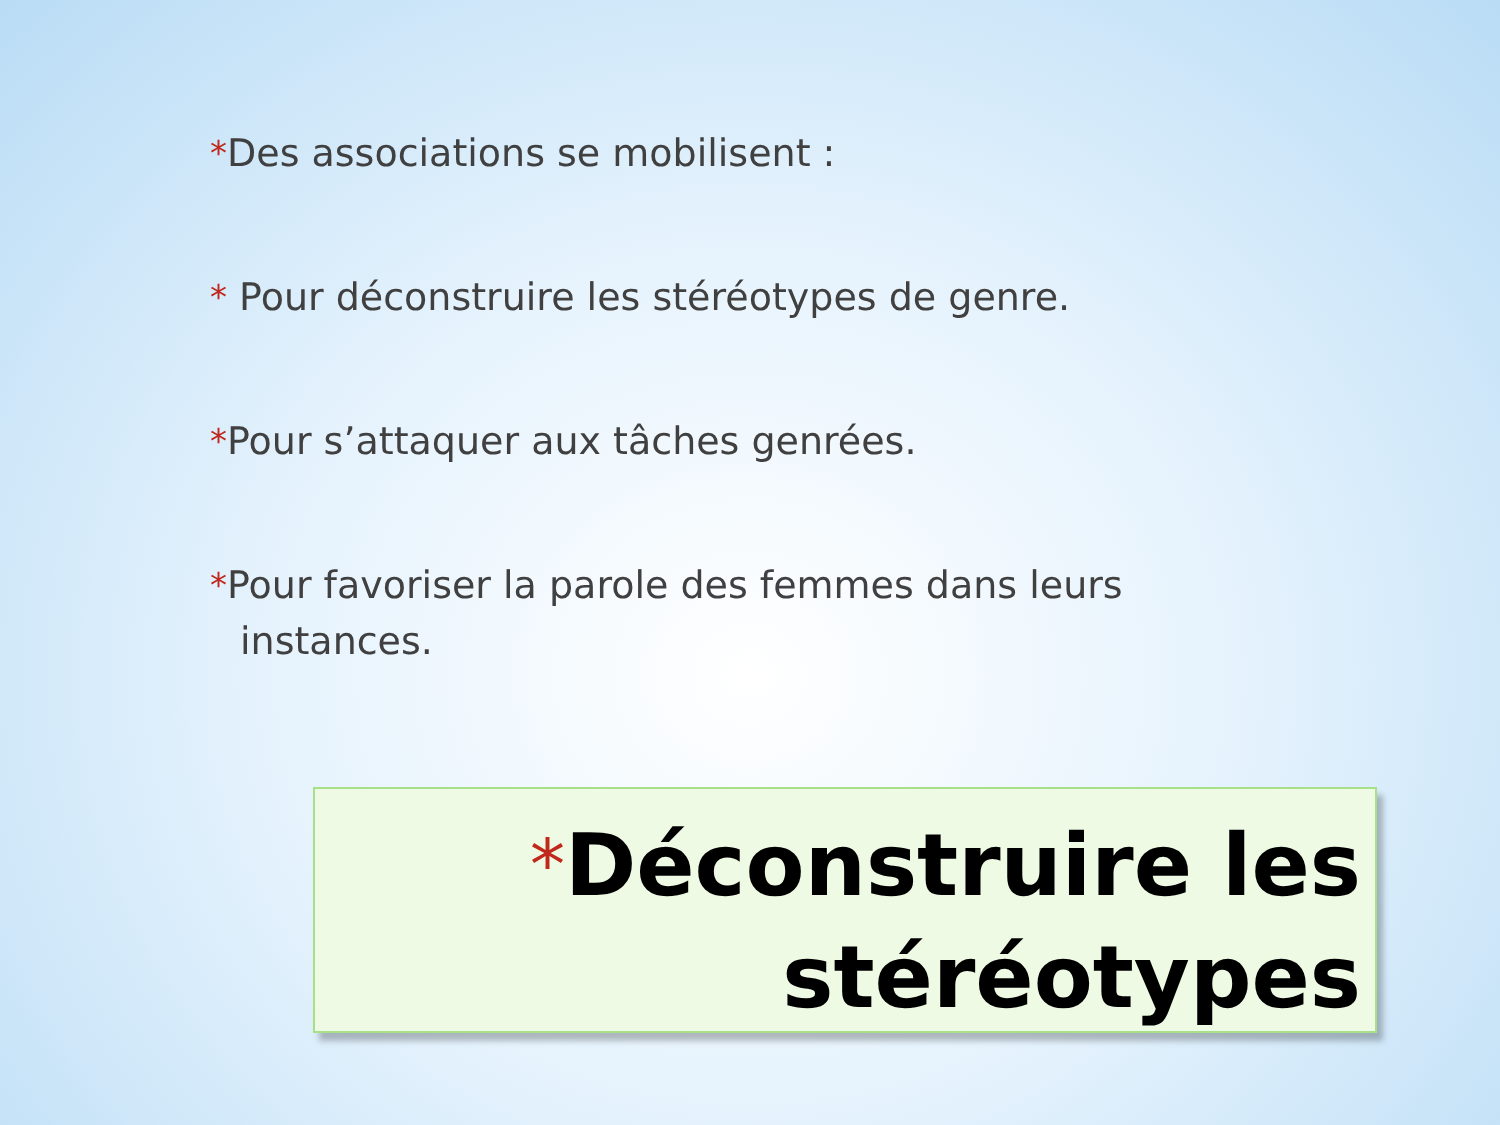*Des associations se mobilisent :
* Pour déconstruire les stéréotypes de genre.
*Pour s’attaquer aux tâches genrées.
*Pour favoriser la parole des femmes dans leurs instances.
*Déconstruire les
stéréotypes